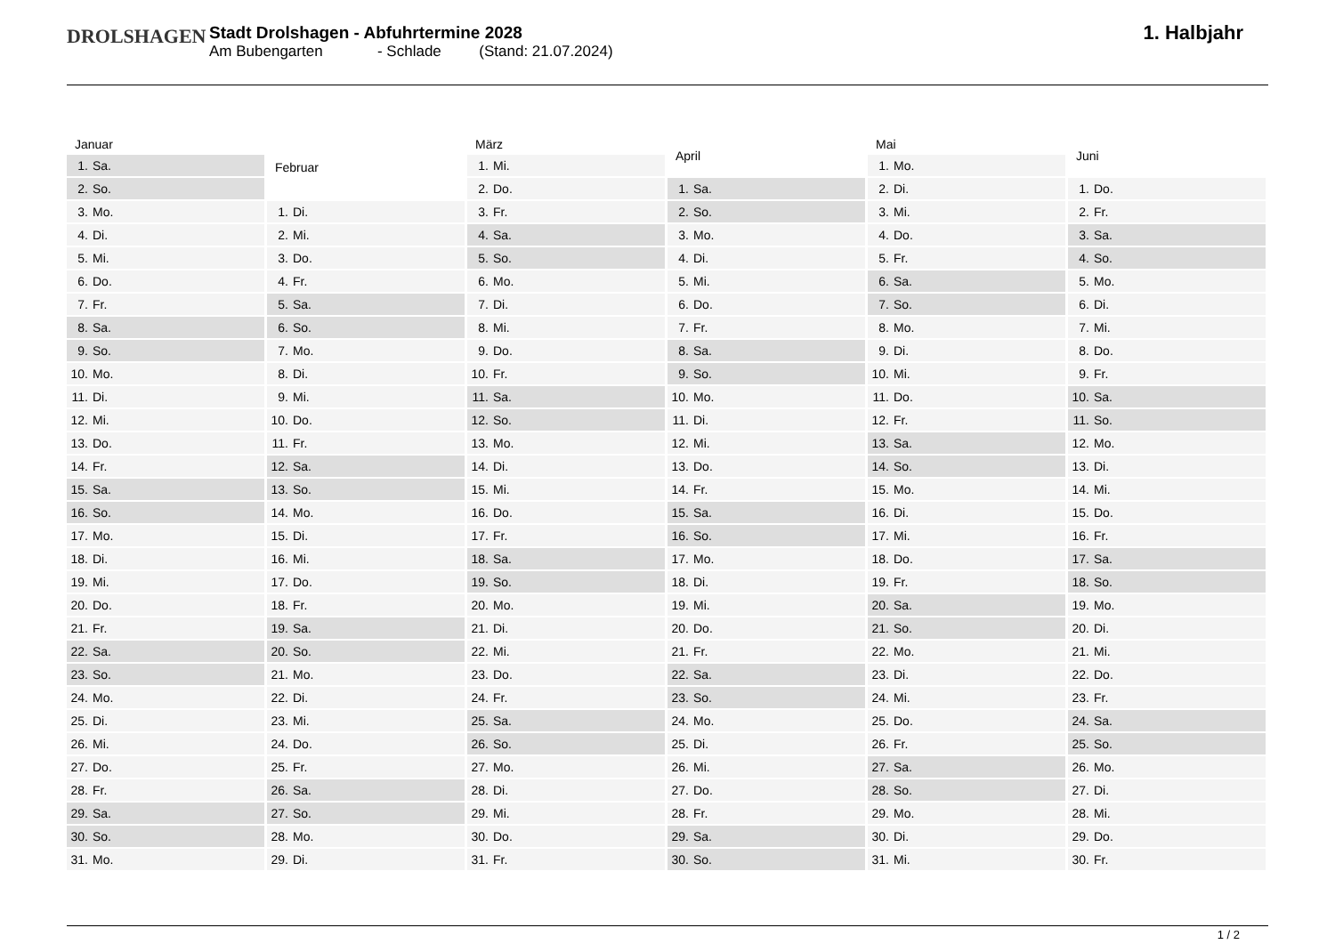DROLSHAGEN
Stadt Drolshagen - Abfuhrtermine 2028
Am Bubengarten - Schlade (Stand: 21.07.2024)
1. Halbjahr
| Januar | |
| --- | --- |
| 1. | Sa. |
| 2. | So. |
| 3. | Mo. |
| 4. | Di. |
| 5. | Mi. |
| 6. | Do. |
| 7. | Fr. |
| 8. | Sa. |
| 9. | So. |
| 10. | Mo. |
| 11. | Di. |
| 12. | Mi. |
| 13. | Do. |
| 14. | Fr. |
| 15. | Sa. |
| 16. | So. |
| 17. | Mo. |
| 18. | Di. |
| 19. | Mi. |
| 20. | Do. |
| 21. | Fr. |
| 22. | Sa. |
| 23. | So. |
| 24. | Mo. |
| 25. | Di. |
| 26. | Mi. |
| 27. | Do. |
| 28. | Fr. |
| 29. | Sa. |
| 30. | So. |
| 31. | Mo. |
| Februar | |
| --- | --- |
| 1. | Di. |
| 2. | Mi. |
| 3. | Do. |
| 4. | Fr. |
| 5. | Sa. |
| 6. | So. |
| 7. | Mo. |
| 8. | Di. |
| 9. | Mi. |
| 10. | Do. |
| 11. | Fr. |
| 12. | Sa. |
| 13. | So. |
| 14. | Mo. |
| 15. | Di. |
| 16. | Mi. |
| 17. | Do. |
| 18. | Fr. |
| 19. | Sa. |
| 20. | So. |
| 21. | Mo. |
| 22. | Di. |
| 23. | Mi. |
| 24. | Do. |
| 25. | Fr. |
| 26. | Sa. |
| 27. | So. |
| 28. | Mo. |
| 29. | Di. |
| März | |
| --- | --- |
| 1. | Mi. |
| 2. | Do. |
| 3. | Fr. |
| 4. | Sa. |
| 5. | So. |
| 6. | Mo. |
| 7. | Di. |
| 8. | Mi. |
| 9. | Do. |
| 10. | Fr. |
| 11. | Sa. |
| 12. | So. |
| 13. | Mo. |
| 14. | Di. |
| 15. | Mi. |
| 16. | Do. |
| 17. | Fr. |
| 18. | Sa. |
| 19. | So. |
| 20. | Mo. |
| 21. | Di. |
| 22. | Mi. |
| 23. | Do. |
| 24. | Fr. |
| 25. | Sa. |
| 26. | So. |
| 27. | Mo. |
| 28. | Di. |
| 29. | Mi. |
| 30. | Do. |
| 31. | Fr. |
| April | |
| --- | --- |
| 1. | Sa. |
| 2. | So. |
| 3. | Mo. |
| 4. | Di. |
| 5. | Mi. |
| 6. | Do. |
| 7. | Fr. |
| 8. | Sa. |
| 9. | So. |
| 10. | Mo. |
| 11. | Di. |
| 12. | Mi. |
| 13. | Do. |
| 14. | Fr. |
| 15. | Sa. |
| 16. | So. |
| 17. | Mo. |
| 18. | Di. |
| 19. | Mi. |
| 20. | Do. |
| 21. | Fr. |
| 22. | Sa. |
| 23. | So. |
| 24. | Mo. |
| 25. | Di. |
| 26. | Mi. |
| 27. | Do. |
| 28. | Fr. |
| 29. | Sa. |
| 30. | So. |
| Mai | |
| --- | --- |
| 1. | Mo. |
| 2. | Di. |
| 3. | Mi. |
| 4. | Do. |
| 5. | Fr. |
| 6. | Sa. |
| 7. | So. |
| 8. | Mo. |
| 9. | Di. |
| 10. | Mi. |
| 11. | Do. |
| 12. | Fr. |
| 13. | Sa. |
| 14. | So. |
| 15. | Mo. |
| 16. | Di. |
| 17. | Mi. |
| 18. | Do. |
| 19. | Fr. |
| 20. | Sa. |
| 21. | So. |
| 22. | Mo. |
| 23. | Di. |
| 24. | Mi. |
| 25. | Do. |
| 26. | Fr. |
| 27. | Sa. |
| 28. | So. |
| 29. | Mo. |
| 30. | Di. |
| 31. | Mi. |
| Juni | |
| --- | --- |
| 1. | Do. |
| 2. | Fr. |
| 3. | Sa. |
| 4. | So. |
| 5. | Mo. |
| 6. | Di. |
| 7. | Mi. |
| 8. | Do. |
| 9. | Fr. |
| 10. | Sa. |
| 11. | So. |
| 12. | Mo. |
| 13. | Di. |
| 14. | Mi. |
| 15. | Do. |
| 16. | Fr. |
| 17. | Sa. |
| 18. | So. |
| 19. | Mo. |
| 20. | Di. |
| 21. | Mi. |
| 22. | Do. |
| 23. | Fr. |
| 24. | Sa. |
| 25. | So. |
| 26. | Mo. |
| 27. | Di. |
| 28. | Mi. |
| 29. | Do. |
| 30. | Fr. |
1 / 2